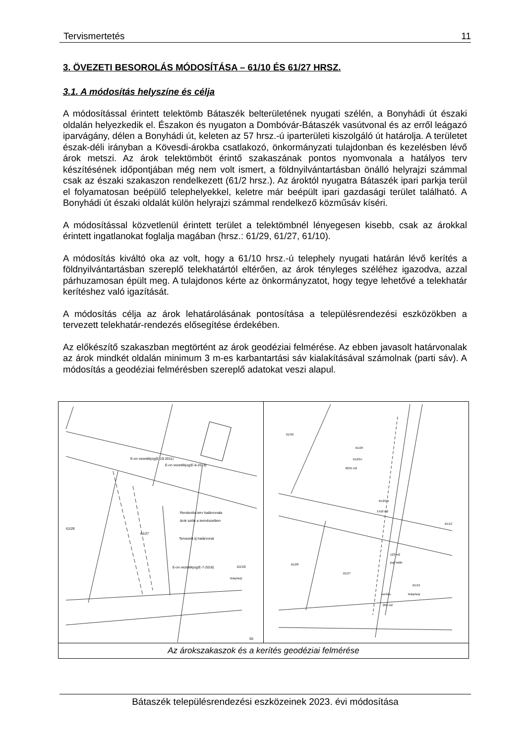Tervismertetés 11
3. ÖVEZETI BESOROLÁS MÓDOSÍTÁSA – 61/10 ÉS 61/27 HRSZ.
3.1. A módosítás helyszíne és célja
A módosítással érintett telektömb Bátaszék belterületének nyugati szélén, a Bonyhádi út északi oldalán helyezkedik el. Északon és nyugaton a Dombóvár-Bátaszék vasútvonal és az erről leágazó iparvágány, délen a Bonyhádi út, keleten az 57 hrsz.-ú iparterületi kiszolgáló út határolja. A területet észak-déli irányban a Kövesdi-árokba csatlakozó, önkormányzati tulajdonban és kezelésben lévő árok metszi. Az árok telektömböt érintő szakaszának pontos nyomvonala a hatályos terv készítésének időpontjában még nem volt ismert, a földnyilvántartásban önálló helyrajzi számmal csak az északi szakaszon rendelkezett (61/2 hrsz.). Az ároktól nyugatra Bátaszék ipari parkja terül el folyamatosan beépülő telephelyekkel, keletre már beépült ipari gazdasági terület található. A Bonyhádi út északi oldalát külön helyrajzi számmal rendelkező közműsáv kíséri.
A módosítással közvetlenül érintett terület a telektömbnél lényegesen kisebb, csak az árokkal érintett ingatlanokat foglalja magában (hrsz.: 61/29, 61/27, 61/10).
A módosítás kiváltó oka az volt, hogy a 61/10 hrsz.-ú telephely nyugati határán lévő kerítés a földnyilvántartásban szereplő telekhatártól eltérően, az árok tényleges széléhez igazodva, azzal párhuzamosan épült meg. A tulajdonos kérte az önkormányzatot, hogy tegye lehetővé a telekhatár kerítéshez való igazítását.
A módosítás célja az árok lehatárolásának pontosítása a településrendezési eszközökben a tervezett telekhatár-rendezés elősegítése érdekében.
Az előkészítő szakaszban megtörtént az árok geodéziai felmérése. Az ebben javasolt határvonalak az árok mindkét oldalán minimum 3 m-es karbantartási sáv kialakításával számolnak (parti sáv). A módosítás a geodéziai felmérésben szereplő adatokat veszi alapul.
| E-on vezetékjog(E-19-2011) E-on vezetékjog(E-6-2019) Rendezési terv határvonala árok széle a természetben Tervezett új határvonal E-on vezetékjog(E-7-2016) 61/28 61/27 61/10 Telephely 55 | 61/30 61/29 61/29-I 8255 m2 61/29-II 1418 m2 61/12 61/28 61/27 122 m2 jogi határ kerítés 205 m2 61/10 Telephely |
| Az árokszakaszok és a kerítés geodéziai felmérése | |
Bátaszék településrendezési eszközeinek 2023. évi módosítása